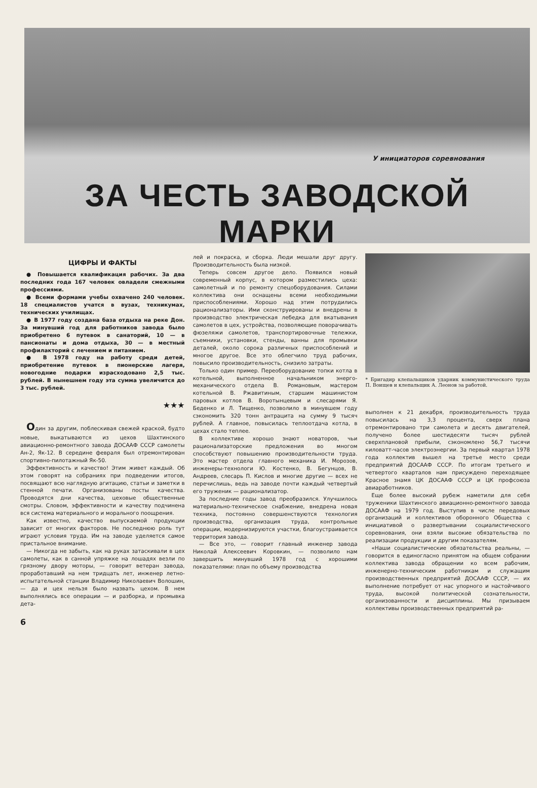У инициаторов соревнования
ЗА ЧЕСТЬ ЗАВОДСКОЙ МАРКИ
ЦИФРЫ И ФАКТЫ
● Повышается квалификация рабочих. За два последних года 167 человек овладели смежными профессиями.
● Всеми формами учебы охвачено 240 человек. 18 специалистов учатся в вузах, техникумах, технических училищах.
● В 1977 году создана база отдыха на реке Дон. За минувший год для работников завода было приобретено 6 путевок в санаторий, 10 — в пансионаты и дома отдыха, 30 — в местный профилакторий с лечением и питанием.
● В 1978 году на работу среди детей, приобретение путевок в пионерские лагеря, новогодние подарки израсходовано 2,5 тыс. рублей. В нынешнем году эта сумма увеличится до 3 тыс. рублей.
★★★
Один за другим, поблескивая свежей краской, будто новые, выкатываются из цехов Шахтинского авиационно-ремонтного завода ДОСААФ СССР самолеты Ан-2, Як-12. В середине февраля был отремонтирован спортивно-пилотажный Як-50.
Эффективность и качество! Этим живет каждый. Об этом говорят на собраниях при подведении итогов, посвящают всю наглядную агитацию, статьи и заметки в стенной печати. Организованы посты качества. Проводятся дни качества, цеховые общественные смотры. Словом, эффективности и качеству подчинена вся система материального и морального поощрения.
Как известно, качество выпускаемой продукции зависит от многих факторов. Не последнюю роль тут играют условия труда. Им на заводе уделяется самое пристальное внимание.
— Никогда не забыть, как на руках затаскивали в цех самолеты, как в санной упряжке на лошадях везли по грязному двору моторы, — говорит ветеран завода, проработавший на нем тридцать лет, инженер летно-испытательной станции Владимир Николаевич Волошин, — да и цех нельзя было назвать цехом. В нем выполнялись все операции — и разборка, и промывка дета-
лей и покраска, и сборка. Люди мешали друг другу. Производительность была низкой.
Теперь совсем другое дело. Появился новый современный корпус, в котором разместились цеха: самолетный и по ремонту спецоборудования. Силами коллектива они оснащены всеми необходимыми приспособлениями. Хорошо над этим потрудились рационализаторы. Ими сконструированы и внедрены в производство электрическая лебедка для вкатывания самолетов в цех, устройства, позволяющие поворачивать фюзеляжи самолетов, транспортировочные тележки, съемники, установки, стенды, ванны для промывки деталей, около сорока различных приспособлений и многое другое. Все это облегчило труд рабочих, повысило производительность, снизило затраты.
Только один пример. Переоборудование топки котла в котельной, выполненное начальником энерго-механического отдела В. Романовым, мастером котельной В. Ржавитиным, старшим машинистом паровых котлов В. Воротынцевым и слесарями Я. Беденко и Л. Тищенко, позволило в минувшем году сэкономить 320 тонн антрацита на сумму 9 тысяч рублей. А главное, повысилась теплоотдача котла, в цехах стало теплее.
В коллективе хорошо знают новаторов, чьи рационализаторские предложения во многом способствуют повышению производительности труда. Это мастер отдела главного механика И. Морозов, инженеры-технологи Ю. Костенко, В. Бегунцов, В. Андреев, слесарь П. Кислов и многие другие — всех не перечислишь, ведь на заводе почти каждый четвертый его труженик — рационализатор.
За последние годы завод преобразился. Улучшилось материально-техническое снабжение, внедрена новая техника, постоянно совершенствуются технология производства, организация труда, контрольные операции, модернизируются участки, благоустраивается территория завода.
— Все это, — говорит главный инженер завода Николай Алексеевич Коровкин, — позволило нам завершить минувший 1978 год с хорошими показателями: план по объему производства
* Бригадир клепальщиков ударник коммунистического труда П. Воищев и клепальщик А. Леонов за работой.
выполнен к 21 декабря, производительность труда повысилась на 3,3 процента, сверх плана отремонтировано три самолета и десять двигателей, получено более шестидесяти тысяч рублей сверхплановой прибыли, сэкономлено 56,7 тысячи киловатт-часов электроэнергии. За первый квартал 1978 года коллектив вышел на третье место среди предприятий ДОСААФ СССР. По итогам третьего и четвертого кварталов нам присуждено переходящее Красное знамя ЦК ДОСААФ СССР и ЦК профсоюза авиаработников.
Еще более высокий рубеж наметили для себя труженики Шахтинского авиационно-ремонтного завода ДОСААФ на 1979 год. Выступив в числе передовых организаций и коллективов оборонного Общества с инициативой о развертывании социалистического соревнования, они взяли высокие обязательства по реализации продукции и другим показателям.
«Наши социалистические обязательства реальны, — говорится в единогласно принятом на общем собрании коллектива завода обращении ко всем рабочим, инженерно-техническим работникам и служащим производственных предприятий ДОСААФ СССР, — их выполнение потребует от нас упорного и настойчивого труда, высокой политической сознательности, организованности и дисциплины. Мы призываем коллективы производственных предприятий ра-
6